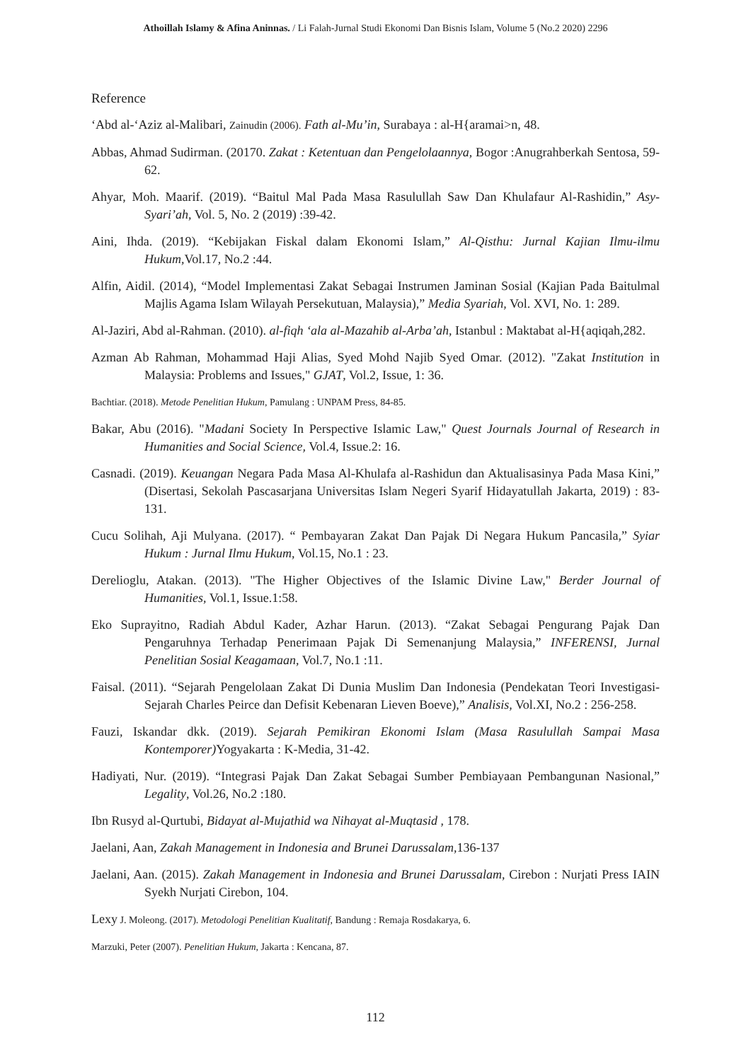Athoillah Islamy & Afina Aninnas. / Li Falah-Jurnal Studi Ekonomi Dan Bisnis Islam, Volume 5 (No.2 2020) 2296
Reference
‘Abd al-‘Aziz al-Malibari, Zainudin (2006). Fath al-Mu’in, Surabaya : al-H{aramai>n, 48.
Abbas, Ahmad Sudirman. (20170. Zakat : Ketentuan dan Pengelolaannya, Bogor :Anugrahberkah Sentosa, 59-62.
Ahyar, Moh. Maarif. (2019). “Baitul Mal Pada Masa Rasulullah Saw Dan Khulafaur Al-Rashidin,” Asy-Syari’ah, Vol. 5, No. 2 (2019) :39-42.
Aini, Ihda. (2019). “Kebijakan Fiskal dalam Ekonomi Islam,” Al-Qisthu: Jurnal Kajian Ilmu-ilmu Hukum,Vol.17, No.2 :44.
Alfin, Aidil. (2014), “Model Implementasi Zakat Sebagai Instrumen Jaminan Sosial (Kajian Pada Baitulmal Majlis Agama Islam Wilayah Persekutuan, Malaysia),” Media Syariah, Vol. XVI, No. 1: 289.
Al-Jaziri, Abd al-Rahman. (2010). al-fiqh ‘ala al-Mazahib al-Arba’ah, Istanbul : Maktabat al-H{aqiqah,282.
Azman Ab Rahman, Mohammad Haji Alias, Syed Mohd Najib Syed Omar. (2012). "Zakat Institution in Malaysia: Problems and Issues," GJAT, Vol.2, Issue, 1: 36.
Bachtiar. (2018). Metode Penelitian Hukum, Pamulang : UNPAM Press, 84-85.
Bakar, Abu (2016). "Madani Society In Perspective Islamic Law," Quest Journals Journal of Research in Humanities and Social Science, Vol.4, Issue.2: 16.
Casnadi. (2019). Keuangan Negara Pada Masa Al-Khulafa al-Rashidun dan Aktualisasinya Pada Masa Kini,” (Disertasi, Sekolah Pascasarjana Universitas Islam Negeri Syarif Hidayatullah Jakarta, 2019) : 83-131.
Cucu Solihah, Aji Mulyana. (2017). “ Pembayaran Zakat Dan Pajak Di Negara Hukum Pancasila,” Syiar Hukum : Jurnal Ilmu Hukum, Vol.15, No.1 : 23.
Derelioglu, Atakan. (2013). "The Higher Objectives of the Islamic Divine Law," Berder Journal of Humanities, Vol.1, Issue.1:58.
Eko Suprayitno, Radiah Abdul Kader, Azhar Harun. (2013). “Zakat Sebagai Pengurang Pajak Dan Pengaruhnya Terhadap Penerimaan Pajak Di Semenanjung Malaysia,” INFERENSI, Jurnal Penelitian Sosial Keagamaan, Vol.7, No.1 :11.
Faisal. (2011). “Sejarah Pengelolaan Zakat Di Dunia Muslim Dan Indonesia (Pendekatan Teori Investigasi-Sejarah Charles Peirce dan Defisit Kebenaran Lieven Boeve),” Analisis, Vol.XI, No.2 : 256-258.
Fauzi, Iskandar dkk. (2019). Sejarah Pemikiran Ekonomi Islam (Masa Rasulullah Sampai Masa Kontemporer) Yogyakarta : K-Media, 31-42.
Hadiyati, Nur. (2019). “Integrasi Pajak Dan Zakat Sebagai Sumber Pembiayaan Pembangunan Nasional,” Legality, Vol.26, No.2 :180.
Ibn Rusyd al-Qurtubi, Bidayat al-Mujathid wa Nihayat al-Muqtasid , 178.
Jaelani, Aan, Zakah Management in Indonesia and Brunei Darussalam,136-137
Jaelani, Aan. (2015). Zakah Management in Indonesia and Brunei Darussalam, Cirebon : Nurjati Press IAIN Syekh Nurjati Cirebon, 104.
Lexy J. Moleong. (2017). Metodologi Penelitian Kualitatif, Bandung : Remaja Rosdakarya, 6.
Marzuki, Peter (2007). Penelitian Hukum, Jakarta : Kencana, 87.
112